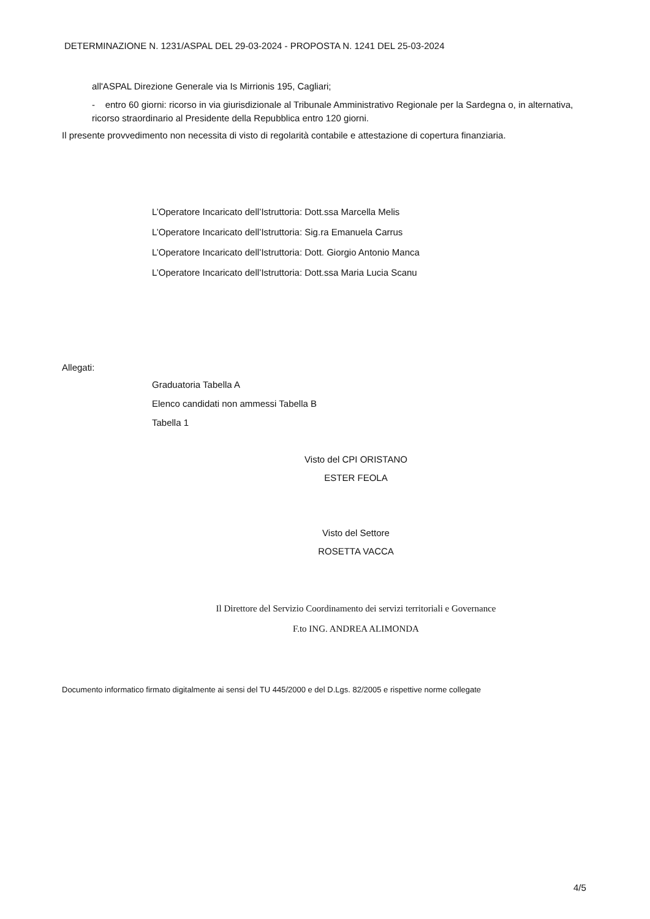DETERMINAZIONE N. 1231/ASPAL DEL 29-03-2024 - PROPOSTA N. 1241 DEL 25-03-2024
all'ASPAL Direzione Generale via Is Mirrionis 195, Cagliari;
- entro 60 giorni: ricorso in via giurisdizionale al Tribunale Amministrativo Regionale per la Sardegna o, in alternativa, ricorso straordinario al Presidente della Repubblica entro 120 giorni.
Il presente provvedimento non necessita di visto di regolarità contabile e attestazione di copertura finanziaria.
L’Operatore Incaricato dell’Istruttoria: Dott.ssa Marcella Melis
L’Operatore Incaricato dell’Istruttoria: Sig.ra Emanuela Carrus
L’Operatore Incaricato dell’Istruttoria: Dott. Giorgio Antonio Manca
L’Operatore Incaricato dell’Istruttoria: Dott.ssa Maria Lucia Scanu
Allegati:
Graduatoria Tabella A
Elenco candidati non ammessi Tabella B
Tabella 1
Visto del CPI ORISTANO
ESTER FEOLA
Visto del Settore
ROSETTA VACCA
Il Direttore del Servizio Coordinamento dei servizi territoriali e Governance
F.to ING. ANDREA ALIMONDA
Documento informatico firmato digitalmente ai sensi del TU 445/2000 e del D.Lgs. 82/2005 e rispettive norme collegate
4/5